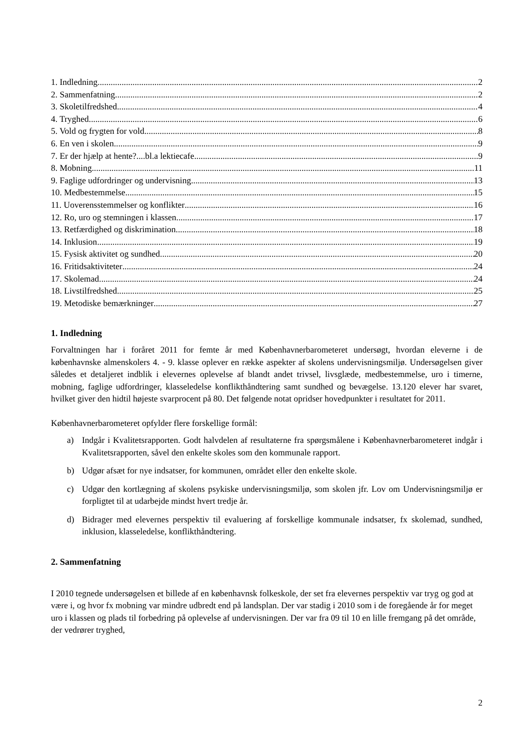1. Indledning 2
2. Sammenfatning 2
3. Skoletilfredshed 4
4. Tryghed 6
5. Vold og frygten for vold 8
6. En ven i skolen 9
7. Er der hjælp at hente?....bl.a lektiecafe 9
8. Mobning 11
9. Faglige udfordringer og undervisning 13
10. Medbestemmelse 15
11. Uoverensstemmelser og konflikter 16
12. Ro, uro og stemningen i klassen 17
13. Retfærdighed og diskrimination 18
14. Inklusion 19
15. Fysisk aktivitet og sundhed 20
16. Fritidsaktiviteter 24
17. Skolemad 24
18. Livstilfredshed 25
19. Metodiske bemærkninger 27
1. Indledning
Forvaltningen har i foråret 2011 for femte år med Københavnerbarometeret undersøgt, hvordan eleverne i de københavnske almenskolers 4. - 9. klasse oplever en række aspekter af skolens undervisningsmiljø. Undersøgelsen giver således et detaljeret indblik i elevernes oplevelse af blandt andet trivsel, livsglæde, medbestemmelse, uro i timerne, mobning, faglige udfordringer, klasseledelse konflikthåndtering samt sundhed og bevægelse. 13.120 elever har svaret, hvilket giver den hidtil højeste svarprocent på 80. Det følgende notat opridser hovedpunkter i resultatet for 2011.
Københavnerbarometeret opfylder flere forskellige formål:
a) Indgår i Kvalitetsrapporten. Godt halvdelen af resultaterne fra spørgsmålene i Københavnerbarometeret indgår i Kvalitetsrapporten, såvel den enkelte skoles som den kommunale rapport.
b) Udgør afsæt for nye indsatser, for kommunen, området eller den enkelte skole.
c) Udgør den kortlægning af skolens psykiske undervisningsmiljø, som skolen jfr. Lov om Undervisningsmiljø er forpligtet til at udarbejde mindst hvert tredje år.
d) Bidrager med elevernes perspektiv til evaluering af forskellige kommunale indsatser, fx skolemad, sundhed, inklusion, klasseledelse, konflikthåndtering.
2. Sammenfatning
I 2010 tegnede undersøgelsen et billede af en københavnsk folkeskole, der set fra elevernes perspektiv var tryg og god at være i, og hvor fx mobning var mindre udbredt end på landsplan. Der var stadig i 2010 som i de foregående år for meget uro i klassen og plads til forbedring på oplevelse af undervisningen. Der var fra 09 til 10 en lille fremgang på det område, der vedrører tryghed,
2